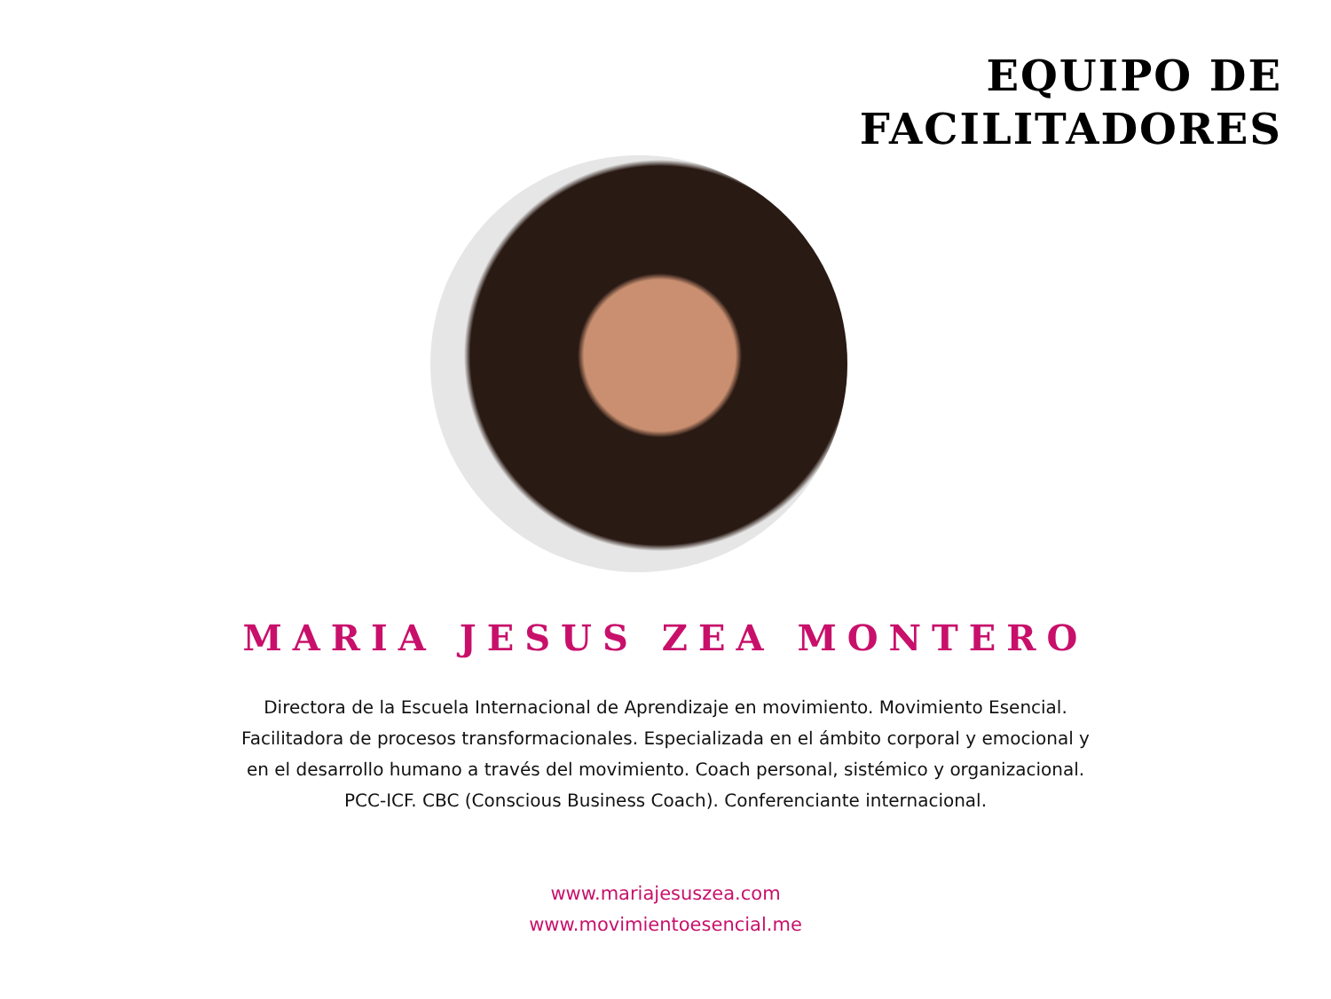EQUIPO DE
FACILITADORES
MARIA JESUS ZEA MONTERO
Directora de la Escuela Internacional de Aprendizaje en movimiento. Movimiento Esencial. Facilitadora de procesos transformacionales. Especializada en el ámbito corporal y emocional y en el desarrollo humano a través del movimiento. Coach personal, sistémico y organizacional. PCC-ICF. CBC (Conscious Business Coach). Conferenciante internacional.
www.mariajesuszea.com
www.movimientoesencial.me